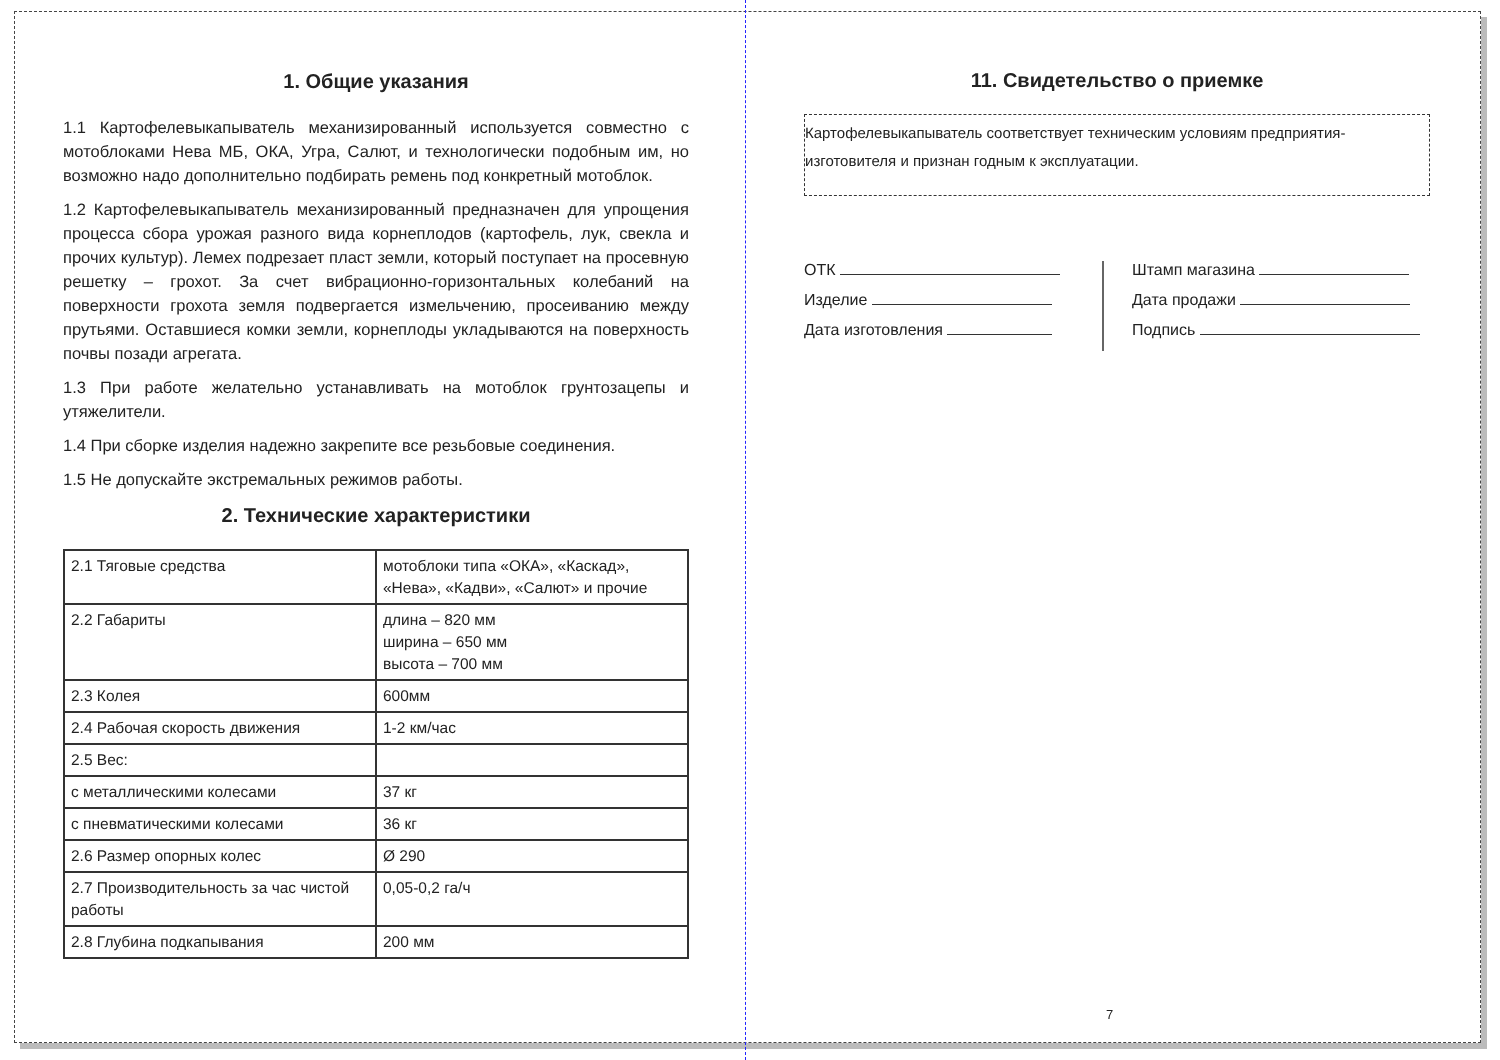1. Общие указания
1.1 Картофелевыкапыватель механизированный используется совместно с мотоблоками Нева МБ, ОКА, Угра, Салют, и технологически подобным им, но возможно надо дополнительно подбирать ремень под конкретный мотоблок.
1.2 Картофелевыкапыватель механизированный предназначен для упрощения процесса сбора урожая разного вида корнеплодов (картофель, лук, свекла и прочих культур). Лемех подрезает пласт земли, который поступает на просевную решетку – грохот. За счет вибрационно-горизонтальных колебаний на поверхности грохота земля подвергается измельчению, просеиванию между прутьями. Оставшиеся комки земли, корнеплоды укладываются на поверхность почвы позади агрегата.
1.3 При работе желательно устанавливать на мотоблок грунтозацепы и утяжелители.
1.4 При сборке изделия надежно закрепите все резьбовые соединения.
1.5 Не допускайте экстремальных режимов работы.
2. Технические характеристики
| 2.1 Тяговые средства | мотоблоки типа «ОКА», «Каскад», «Нева», «Кадви», «Салют» и прочие |
| 2.2 Габариты | длина – 820 мм ширина – 650 мм высота – 700 мм |
| 2.3 Колея | 600мм |
| 2.4 Рабочая скорость движения | 1-2 км/час |
| 2.5 Вес: | |
| с металлическими колесами | 37 кг |
| с пневматическими колесами | 36 кг |
| 2.6 Размер опорных колес | Ø 290 |
| 2.7 Производительность за час чистой работы | 0,05-0,2 га/ч |
| 2.8 Глубина подкапывания | 200 мм |
11. Свидетельство о приемке
Картофелевыкапыватель соответствует техническим условиям предприятия-изготовителя и признан годным к эксплуатации.
ОТК
Изделие
Дата изготовления
Штамп магазина
Дата продажи
Подпись
7